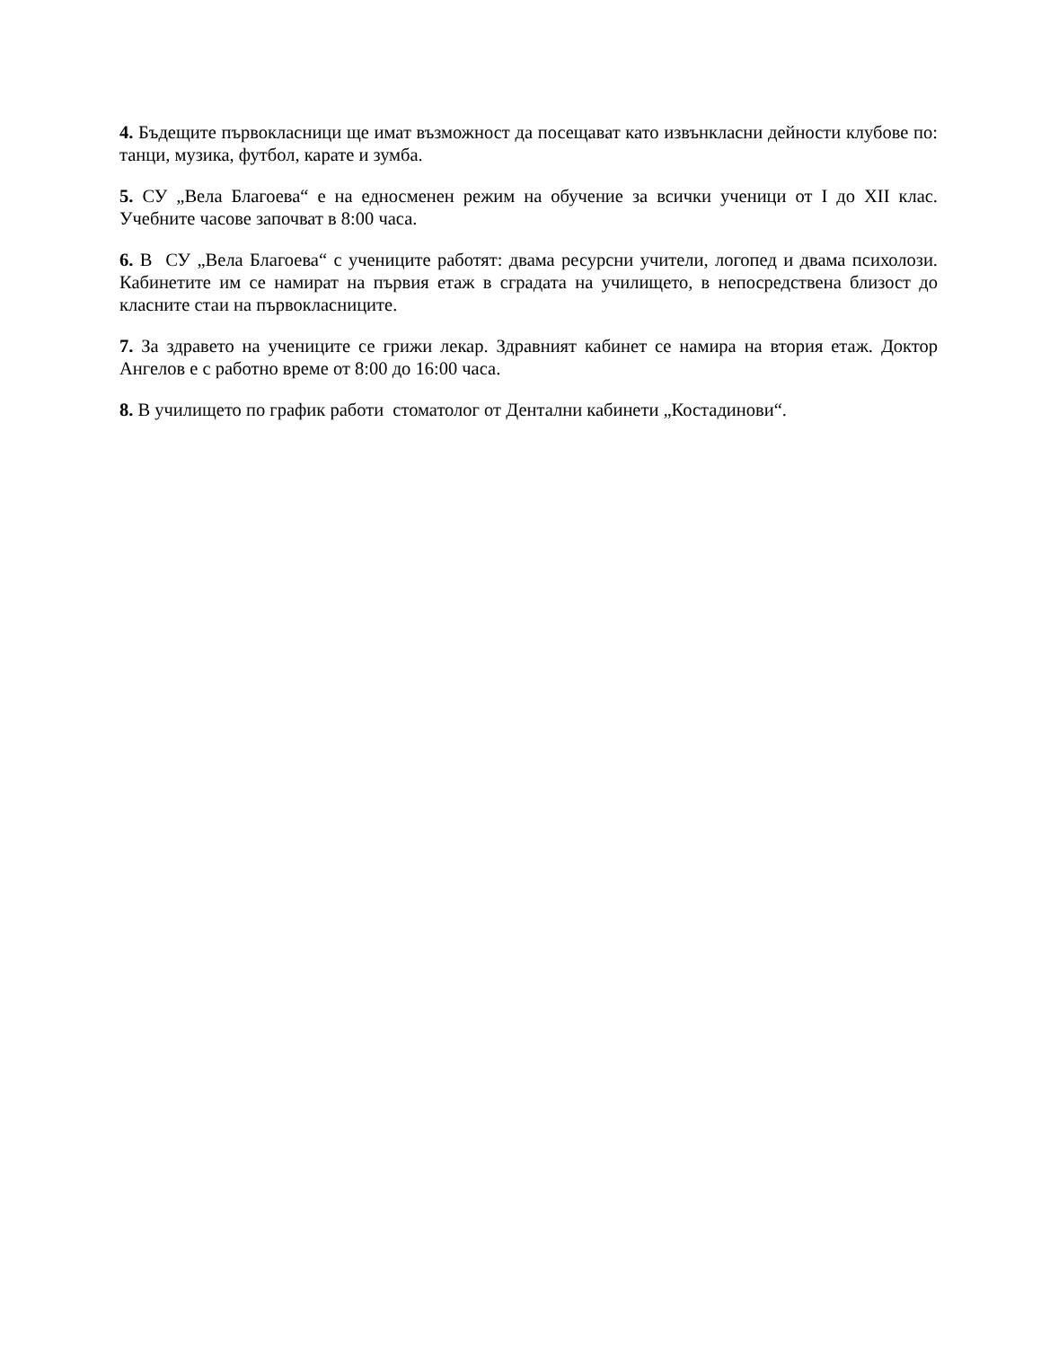4. Бъдещите първокласници ще имат възможност да посещават като извънкласни дейности клубове по: танци, музика, футбол, карате и зумба.
5. СУ „Вела Благоева“ е на едносменен режим на обучение за всички ученици от I до XII клас. Учебните часове започват в 8:00 часа.
6. В СУ „Вела Благоева“ с учениците работят: двама ресурсни учители, логопед и двама психолози. Кабинетите им се намират на първия етаж в сградата на училището, в непосредствена близост до класните стаи на първокласниците.
7. За здравето на учениците се грижи лекар. Здравният кабинет се намира на втория етаж. Доктор Ангелов е с работно време от 8:00 до 16:00 часа.
8. В училището по график работи стоматолог от Дентални кабинети „Костадинови“.